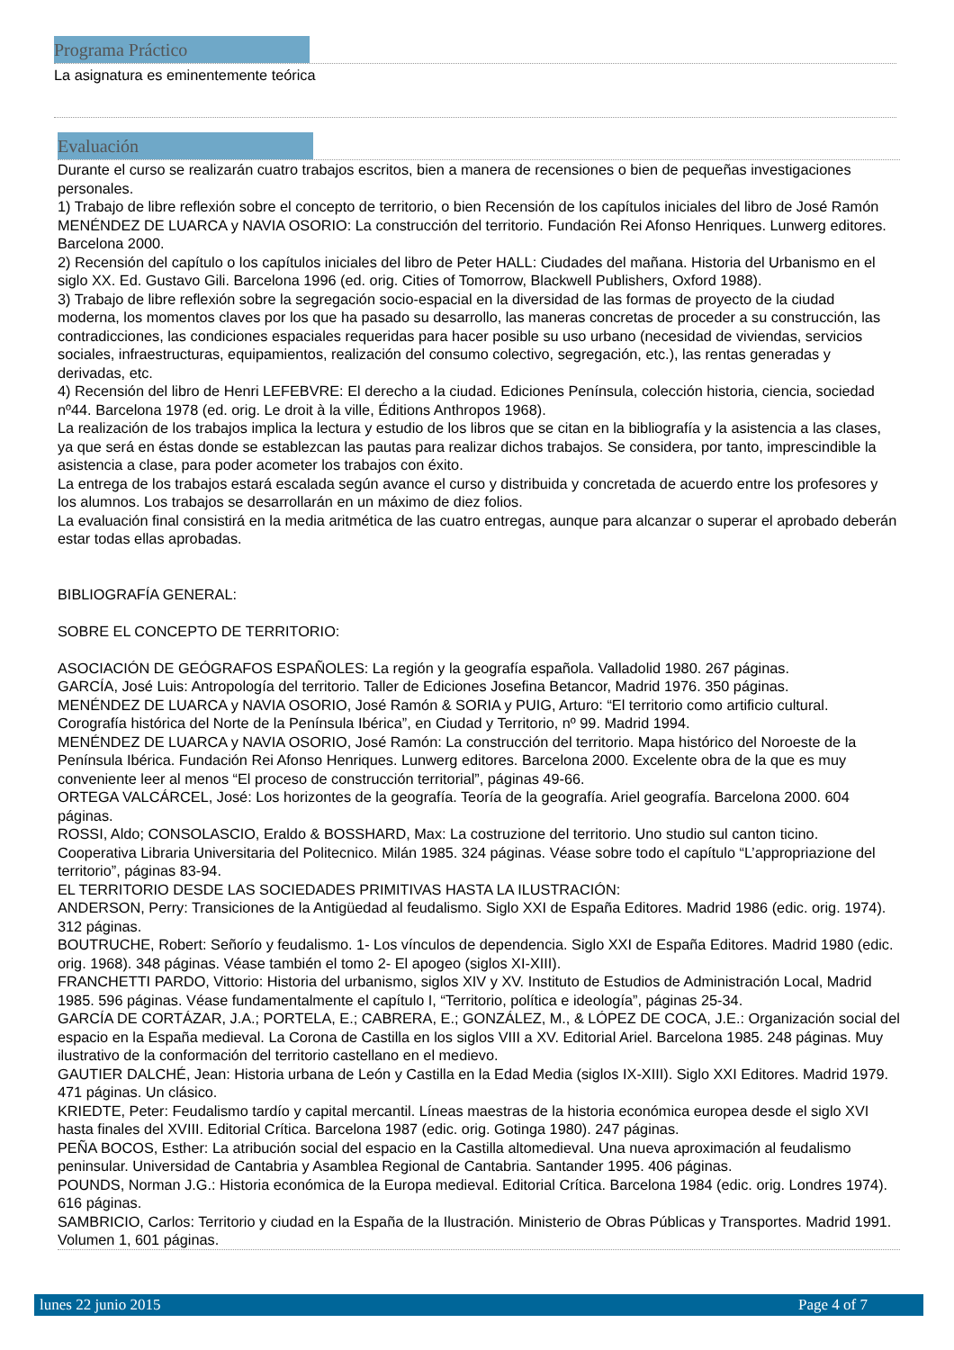Programa Práctico
La asignatura es eminentemente teórica
Evaluación
Durante el curso se realizarán cuatro trabajos escritos, bien a manera de recensiones o bien de pequeñas investigaciones personales.
1) Trabajo de libre reflexión sobre el concepto de territorio, o bien Recensión de los capítulos iniciales del libro de José Ramón MENÉNDEZ DE LUARCA y NAVIA OSORIO: La construcción del territorio. Fundación Rei Afonso Henriques. Lunwerg editores. Barcelona 2000.
2) Recensión del capítulo o los capítulos iniciales del libro de Peter HALL: Ciudades del mañana. Historia del Urbanismo en el siglo XX. Ed. Gustavo Gili. Barcelona 1996 (ed. orig. Cities of Tomorrow, Blackwell Publishers, Oxford 1988).
3) Trabajo de libre reflexión sobre la segregación socio-espacial en la diversidad de las formas de proyecto de la ciudad moderna, los momentos claves por los que ha pasado su desarrollo, las maneras concretas de proceder a su construcción, las contradicciones, las condiciones espaciales requeridas para hacer posible su uso urbano (necesidad de viviendas, servicios sociales, infraestructuras, equipamientos, realización del consumo colectivo, segregación, etc.), las rentas generadas y derivadas, etc.
4) Recensión del libro de Henri LEFEBVRE: El derecho a la ciudad. Ediciones Península, colección historia, ciencia, sociedad nº44. Barcelona 1978 (ed. orig. Le droit à la ville, Éditions Anthropos 1968).
La realización de los trabajos implica la lectura y estudio de los libros que se citan en la bibliografía y la asistencia a las clases, ya que será en éstas donde se establezcan las pautas para realizar dichos trabajos. Se considera, por tanto, imprescindible la asistencia a clase, para poder acometer los trabajos con éxito.
La entrega de los trabajos estará escalada según avance el curso y distribuida y concretada de acuerdo entre los profesores y los alumnos. Los trabajos se desarrollarán en un máximo de diez folios.
La evaluación final consistirá en la media aritmética de las cuatro entregas, aunque para alcanzar o superar el aprobado deberán estar todas ellas aprobadas.
BIBLIOGRAFÍA GENERAL:
SOBRE EL CONCEPTO DE TERRITORIO:
ASOCIACIÓN DE GEÓGRAFOS ESPAÑOLES: La región y la geografía española. Valladolid 1980. 267 páginas.
GARCÍA, José Luis: Antropología del territorio. Taller de Ediciones Josefina Betancor, Madrid 1976. 350 páginas.
MENÉNDEZ DE LUARCA y NAVIA OSORIO, José Ramón & SORIA y PUIG, Arturo: “El territorio como artificio cultural. Corografía histórica del Norte de la Península Ibérica”, en Ciudad y Territorio, nº 99. Madrid 1994.
MENÉNDEZ DE LUARCA y NAVIA OSORIO, José Ramón: La construcción del territorio. Mapa histórico del Noroeste de la Península Ibérica. Fundación Rei Afonso Henriques. Lunwerg editores. Barcelona 2000. Excelente obra de la que es muy conveniente leer al menos “El proceso de construcción territorial”, páginas 49-66.
ORTEGA VALCÁRCEL, José: Los horizontes de la geografía. Teoría de la geografía. Ariel geografía. Barcelona 2000. 604 páginas.
ROSSI, Aldo; CONSOLASCIO, Eraldo & BOSSHARD, Max: La costruzione del territorio. Uno studio sul canton ticino. Cooperativa Libraria Universitaria del Politecnico. Milán 1985. 324 páginas. Véase sobre todo el capítulo “L’appropriazione del territorio”, páginas 83-94.
EL TERRITORIO DESDE LAS SOCIEDADES PRIMITIVAS HASTA LA ILUSTRACIÓN:
ANDERSON, Perry: Transiciones de la Antigüedad al feudalismo. Siglo XXI de España Editores. Madrid 1986 (edic. orig. 1974). 312 páginas.
BOUTRUCHE, Robert: Señorío y feudalismo. 1- Los vínculos de dependencia. Siglo XXI de España Editores. Madrid 1980 (edic. orig. 1968). 348 páginas. Véase también el tomo 2- El apogeo (siglos XI-XIII).
FRANCHETTI PARDO, Vittorio: Historia del urbanismo, siglos XIV y XV. Instituto de Estudios de Administración Local, Madrid 1985. 596 páginas. Véase fundamentalmente el capítulo I, “Territorio, política e ideología”, páginas 25-34.
GARCÍA DE CORTÁZAR, J.A.; PORTELA, E.; CABRERA, E.; GONZÁLEZ, M., & LÓPEZ DE COCA, J.E.: Organización social del espacio en la España medieval. La Corona de Castilla en los siglos VIII a XV. Editorial Ariel. Barcelona 1985. 248 páginas. Muy ilustrativo de la conformación del territorio castellano en el medievo.
GAUTIER DALCHÉ, Jean: Historia urbana de León y Castilla en la Edad Media (siglos IX-XIII). Siglo XXI Editores. Madrid 1979. 471 páginas. Un clásico.
KRIEDTE, Peter: Feudalismo tardío y capital mercantil. Líneas maestras de la historia económica europea desde el siglo XVI hasta finales del XVIII. Editorial Crítica. Barcelona 1987 (edic. orig. Gotinga 1980). 247 páginas.
PEÑA BOCOS, Esther: La atribución social del espacio en la Castilla altomedieval. Una nueva aproximación al feudalismo peninsular. Universidad de Cantabria y Asamblea Regional de Cantabria. Santander 1995. 406 páginas.
POUNDS, Norman J.G.: Historia económica de la Europa medieval. Editorial Crítica. Barcelona 1984 (edic. orig. Londres 1974). 616 páginas.
SAMBRICIO, Carlos: Territorio y ciudad en la España de la Ilustración. Ministerio de Obras Públicas y Transportes. Madrid 1991. Volumen 1, 601 páginas.
lunes 22 junio 2015 Page 4 of 7